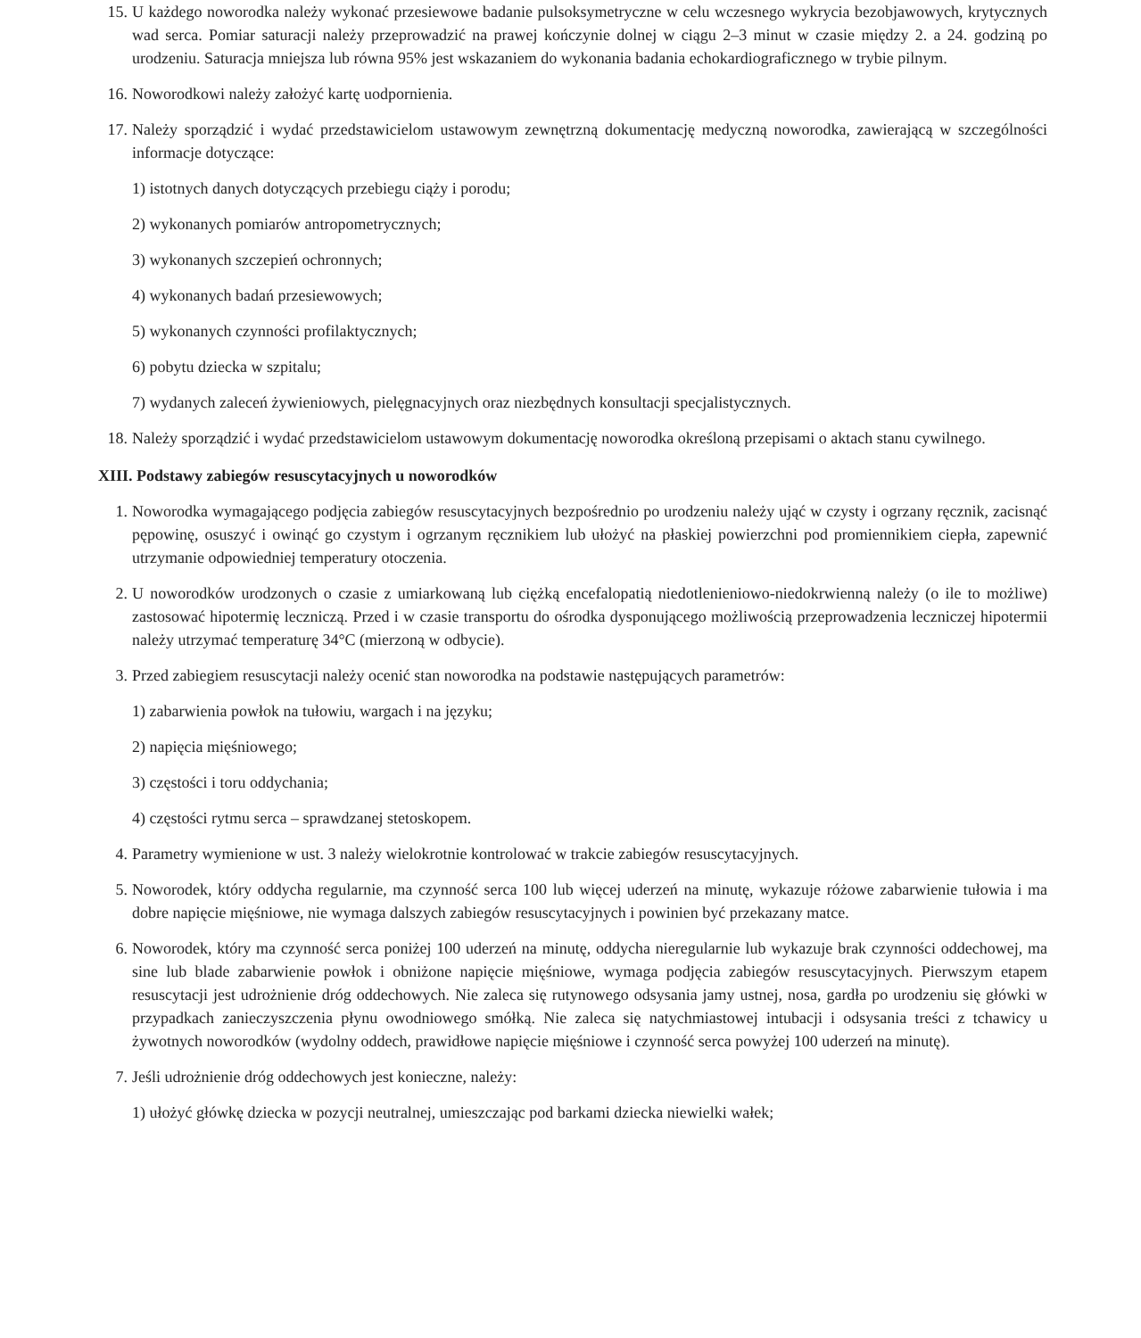15. U każdego noworodka należy wykonać przesiewowe badanie pulsoksymetryczne w celu wczesnego wykrycia bezobjawowych, krytycznych wad serca. Pomiar saturacji należy przeprowadzić na prawej kończynie dolnej w ciągu 2–3 minut w czasie między 2. a 24. godziną po urodzeniu. Saturacja mniejsza lub równa 95% jest wskazaniem do wykonania badania echokardiograficznego w trybie pilnym.
16. Noworodkowi należy założyć kartę uodpornienia.
17. Należy sporządzić i wydać przedstawicielom ustawowym zewnętrzną dokumentację medyczną noworodka, zawierającą w szczególności informacje dotyczące:
1) istotnych danych dotyczących przebiegu ciąży i porodu;
2) wykonanych pomiarów antropometrycznych;
3) wykonanych szczepień ochronnych;
4) wykonanych badań przesiewowych;
5) wykonanych czynności profilaktycznych;
6) pobytu dziecka w szpitalu;
7) wydanych zaleceń żywieniowych, pielęgnacyjnych oraz niezbędnych konsultacji specjalistycznych.
18. Należy sporządzić i wydać przedstawicielom ustawowym dokumentację noworodka określoną przepisami o aktach stanu cywilnego.
XIII. Podstawy zabiegów resuscytacyjnych u noworodków
1. Noworodka wymagającego podjęcia zabiegów resuscytacyjnych bezpośrednio po urodzeniu należy ująć w czysty i ogrzany ręcznik, zacisnąć pępowinę, osuszyć i owinąć go czystym i ogrzanym ręcznikiem lub ułożyć na płaskiej powierzchni pod promiennikiem ciepła, zapewnić utrzymanie odpowiedniej temperatury otoczenia.
2. U noworodków urodzonych o czasie z umiarkowaną lub ciężką encefalopatią niedotlenieniowo-niedokrwienną należy (o ile to możliwe) zastosować hipotermię leczniczą. Przed i w czasie transportu do ośrodka dysponującego możliwością przeprowadzenia leczniczej hipotermii należy utrzymać temperaturę 34°C (mierzoną w odbycie).
3. Przed zabiegiem resuscytacji należy ocenić stan noworodka na podstawie następujących parametrów:
1) zabarwienia powłok na tułowiu, wargach i na języku;
2) napięcia mięśniowego;
3) częstości i toru oddychania;
4) częstości rytmu serca – sprawdzanej stetoskopem.
4. Parametry wymienione w ust. 3 należy wielokrotnie kontrolować w trakcie zabiegów resuscytacyjnych.
5. Noworodek, który oddycha regularnie, ma czynność serca 100 lub więcej uderzeń na minutę, wykazuje różowe zabarwienie tułowia i ma dobre napięcie mięśniowe, nie wymaga dalszych zabiegów resuscytacyjnych i powinien być przekazany matce.
6. Noworodek, który ma czynność serca poniżej 100 uderzeń na minutę, oddycha nieregularnie lub wykazuje brak czynności oddechowej, ma sine lub blade zabarwienie powłok i obniżone napięcie mięśniowe, wymaga podjęcia zabiegów resuscytacyjnych. Pierwszym etapem resuscytacji jest udrożnienie dróg oddechowych. Nie zaleca się rutynowego odsysania jamy ustnej, nosa, gardła po urodzeniu się główki w przypadkach zanieczyszczenia płynu owodniowego smółką. Nie zaleca się natychmiastowej intubacji i odsysania treści z tchawicy u żywotnych noworodków (wydolny oddech, prawidłowe napięcie mięśniowe i czynność serca powyżej 100 uderzeń na minutę).
7. Jeśli udrożnienie dróg oddechowych jest konieczne, należy:
1) ułożyć główkę dziecka w pozycji neutralnej, umieszczając pod barkami dziecka niewielki wałek;